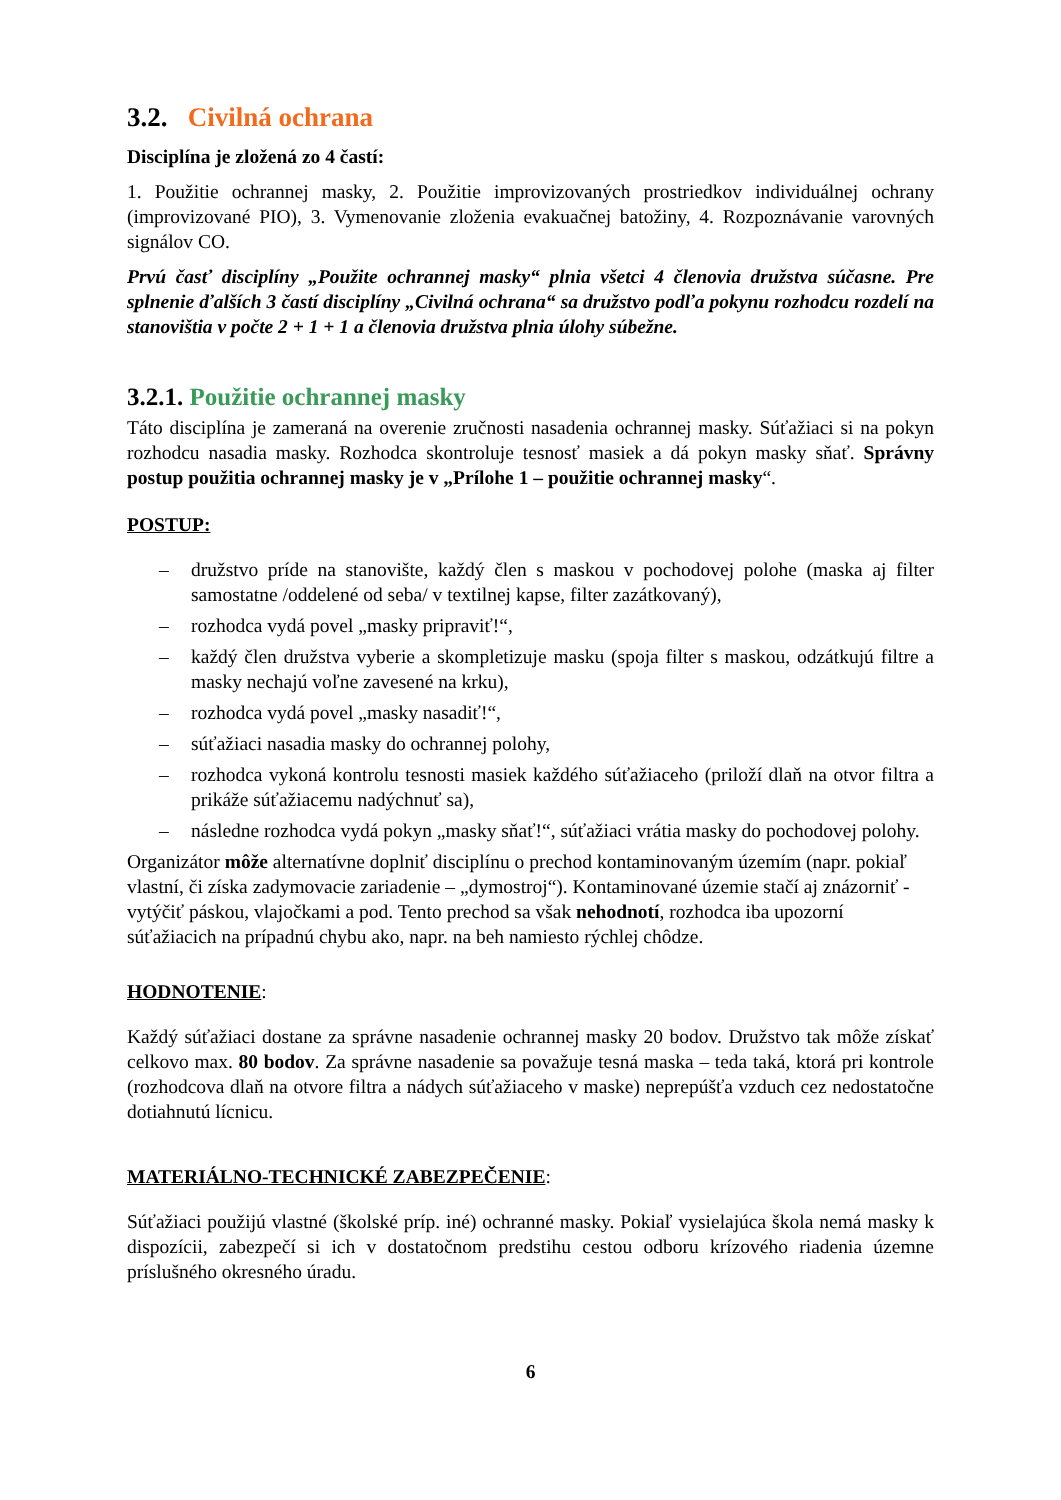3.2. Civilná ochrana
Disciplína je zložená zo 4 častí:
1. Použitie ochrannej masky, 2. Použitie improvizovaných prostriedkov individuálnej ochrany (improvizované PIO), 3. Vymenovanie zloženia evakuačnej batožiny, 4. Rozpoznávanie varovných signálov CO.
Prvú časť disciplíny „Použite ochrannej masky“ plnia všetci 4 členovia družstva súčasne. Pre splnenie ďalších 3 častí disciplíny „Civilná ochrana“ sa družstvo podľa pokynu rozhodcu rozdelí na stanovištia v počte 2 + 1 + 1 a členovia družstva plnia úlohy súbežne.
3.2.1. Použitie ochrannej masky
Táto disciplína je zameraná na overenie zručnosti nasadenia ochrannej masky. Súťažiaci si na pokyn rozhodcu nasadia masky. Rozhodca skontroluje tesnosť masiek a dá pokyn masky sňať. Správny postup použitia ochrannej masky je v „Prílohe 1 – použitie ochrannej masky“.
POSTUP:
– družstvo príde na stanovište, každý člen s maskou v pochodovej polohe (maska aj filter samostatne /oddelené od seba/ v textilnej kapse, filter zazátkovaný),
– rozhodca vydá povel „masky pripraviť!“,
– každý člen družstva vyberie a skompletizuje masku (spoja filter s maskou, odzátkujú filtre a masky nechajú voľne zavesené na krku),
– rozhodca vydá povel „masky nasadiť!“,
– súťažiaci nasadia masky do ochrannej polohy,
– rozhodca vykoná kontrolu tesnosti masiek každého súťažiaceho (priloží dlaň na otvor filtra a prikáže súťažiacemu nadýchnuť sa),
– následne rozhodca vydá pokyn „masky sňať!“, súťažiaci vrátia masky do pochodovej polohy.
Organizátor môže alternatívne doplniť disciplínu o prechod kontaminovaným územím (napr. pokiaľ vlastní, či získa zadymovacie zariadenie – „dymostroj“). Kontaminované územie stačí aj znázorniť - vytýčiť páskou, vlajočkami a pod. Tento prechod sa však nehodnotí, rozhodca iba upozorní súťažiacich na prípadnú chybu ako, napr. na beh namiesto rýchlej chôdze.
HODNOTENIE:
Každý súťažiaci dostane za správne nasadenie ochrannej masky 20 bodov. Družstvo tak môže získať celkovo max. 80 bodov. Za správne nasadenie sa považuje tesná maska – teda taká, ktorá pri kontrole (rozhodcova dlaň na otvore filtra a nádych súťažiaceho v maske) neprepúšťa vzduch cez nedostatočne dotiahnutú lícnicu.
MATERIÁLNO-TECHNICKÉ ZABEZPEČENIE:
Súťažiaci použijú vlastné (školské príp. iné) ochranné masky. Pokiaľ vysielajúca škola nemá masky k dispozícii, zabezpečí si ich v dostatočnom predstihu cestou odboru krízového riadenia územne príslušného okresného úradu.
6